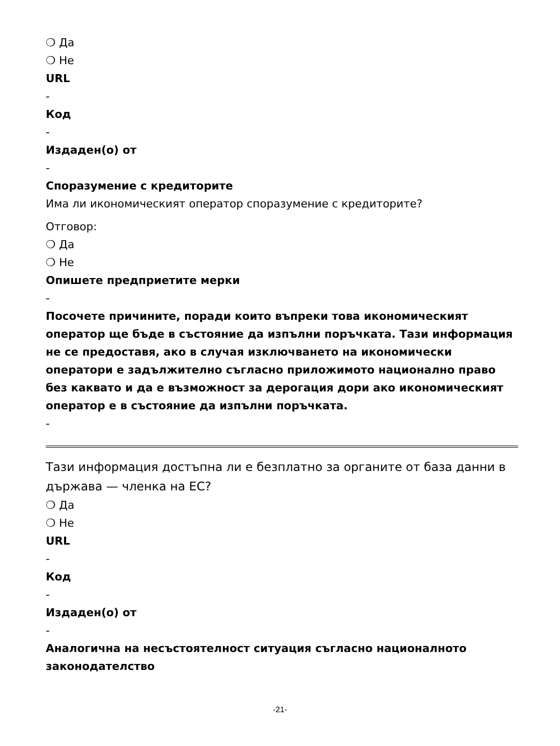❍ Да
❍ Не
URL
-
Код
-
Издаден(о) от
-
Споразумение с кредиторите
Има ли икономическият оператор споразумение с кредиторите?
Отговор:
❍ Да
❍ Не
Опишете предприетите мерки
-
Посочете причините, поради които въпреки това икономическият оператор ще бъде в състояние да изпълни поръчката. Тази информация не се предоставя, ако в случая изключването на икономически оператори е задължително съгласно приложимото национално право без каквато и да е възможност за дерогация дори ако икономическият оператор е в състояние да изпълни поръчката.
-
Тази информация достъпна ли е безплатно за органите от база данни в държава — членка на ЕС?
❍ Да
❍ Не
URL
-
Код
-
Издаден(о) от
-
Аналогична на несъстоятелност ситуация съгласно националното законодателство
-21-